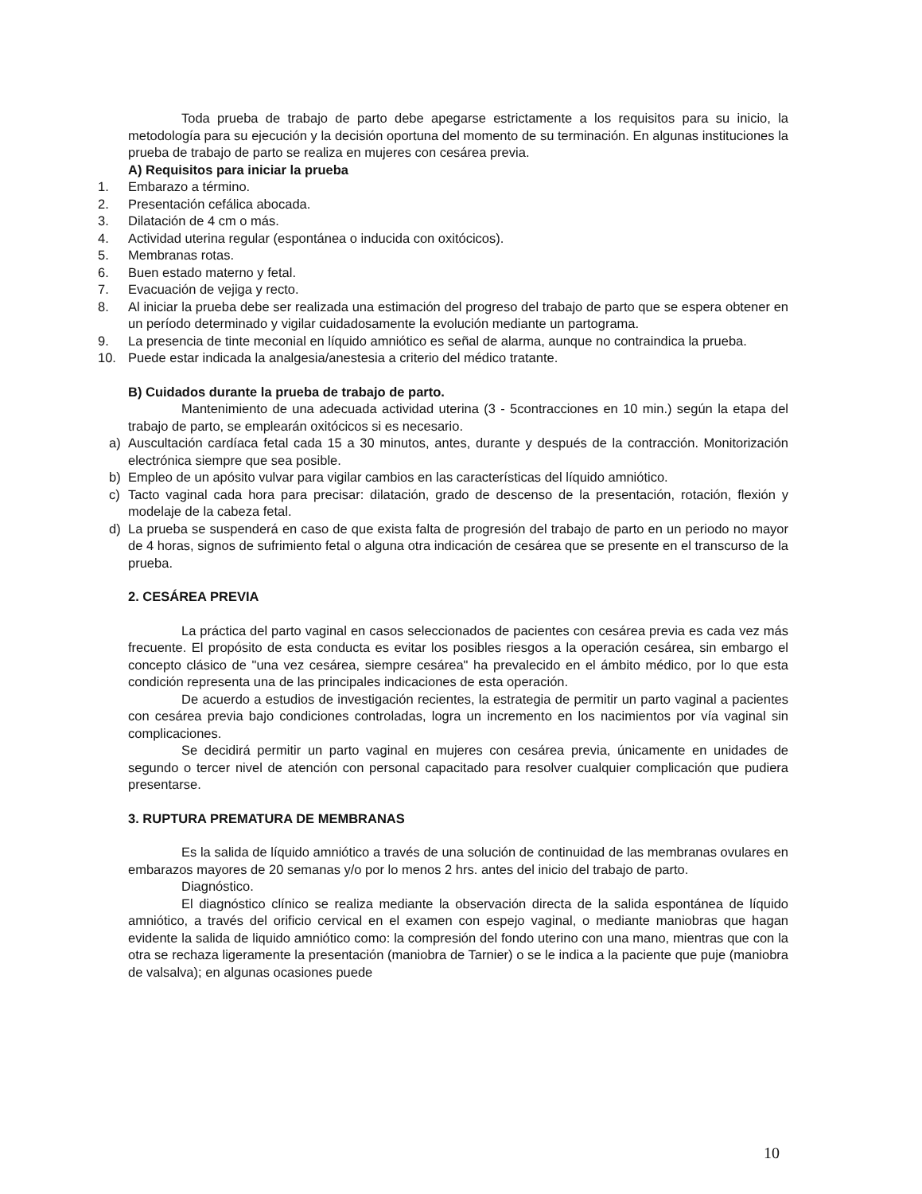Toda prueba de trabajo de parto debe apegarse estrictamente a los requisitos para su inicio, la metodología para su ejecución y la decisión oportuna del momento de su terminación. En algunas instituciones la prueba de trabajo de parto se realiza en mujeres con cesárea previa.
A) Requisitos para iniciar la prueba
1. Embarazo a término.
2. Presentación cefálica abocada.
3. Dilatación de 4 cm o más.
4. Actividad uterina regular (espontánea o inducida con oxitócicos).
5. Membranas rotas.
6. Buen estado materno y fetal.
7. Evacuación de vejiga y recto.
8. Al iniciar la prueba debe ser realizada una estimación del progreso del trabajo de parto que se espera obtener en un período determinado y vigilar cuidadosamente la evolución mediante un partograma.
9. La presencia de tinte meconial en líquido amniótico es señal de alarma, aunque no contraindica la prueba.
10. Puede estar indicada la analgesia/anestesia a criterio del médico tratante.
B) Cuidados durante la prueba de trabajo de parto.
Mantenimiento de una adecuada actividad uterina (3 - 5contracciones en 10 min.) según la etapa del trabajo de parto, se emplearán oxitócicos si es necesario.
a) Auscultación cardíaca fetal cada 15 a 30 minutos, antes, durante y después de la contracción. Monitorización electrónica siempre que sea posible.
b) Empleo de un apósito vulvar para vigilar cambios en las características del líquido amniótico.
c) Tacto vaginal cada hora para precisar: dilatación, grado de descenso de la presentación, rotación, flexión y modelaje de la cabeza fetal.
d) La prueba se suspenderá en caso de que exista falta de progresión del trabajo de parto en un periodo no mayor de 4 horas, signos de sufrimiento fetal o alguna otra indicación de cesárea que se presente en el transcurso de la prueba.
2. CESÁREA PREVIA
La práctica del parto vaginal en casos seleccionados de pacientes con cesárea previa es cada vez más frecuente. El propósito de esta conducta es evitar los posibles riesgos a la operación cesárea, sin embargo el concepto clásico de "una vez cesárea, siempre cesárea" ha prevalecido en el ámbito médico, por lo que esta condición representa una de las principales indicaciones de esta operación.
De acuerdo a estudios de investigación recientes, la estrategia de permitir un parto vaginal a pacientes con cesárea previa bajo condiciones controladas, logra un incremento en los nacimientos por vía vaginal sin complicaciones.
Se decidirá permitir un parto vaginal en mujeres con cesárea previa, únicamente en unidades de segundo o tercer nivel de atención con personal capacitado para resolver cualquier complicación que pudiera presentarse.
3. RUPTURA PREMATURA DE MEMBRANAS
Es la salida de líquido amniótico a través de una solución de continuidad de las membranas ovulares en embarazos mayores de 20 semanas y/o por lo menos 2 hrs. antes del inicio del trabajo de parto.
Diagnóstico.
El diagnóstico clínico se realiza mediante la observación directa de la salida espontánea de líquido amniótico, a través del orificio cervical en el examen con espejo vaginal, o mediante maniobras que hagan evidente la salida de liquido amniótico como: la compresión del fondo uterino con una mano, mientras que con la otra se rechaza ligeramente la presentación (maniobra de Tarnier) o se le indica a la paciente que puje (maniobra de valsalva); en algunas ocasiones puede
10